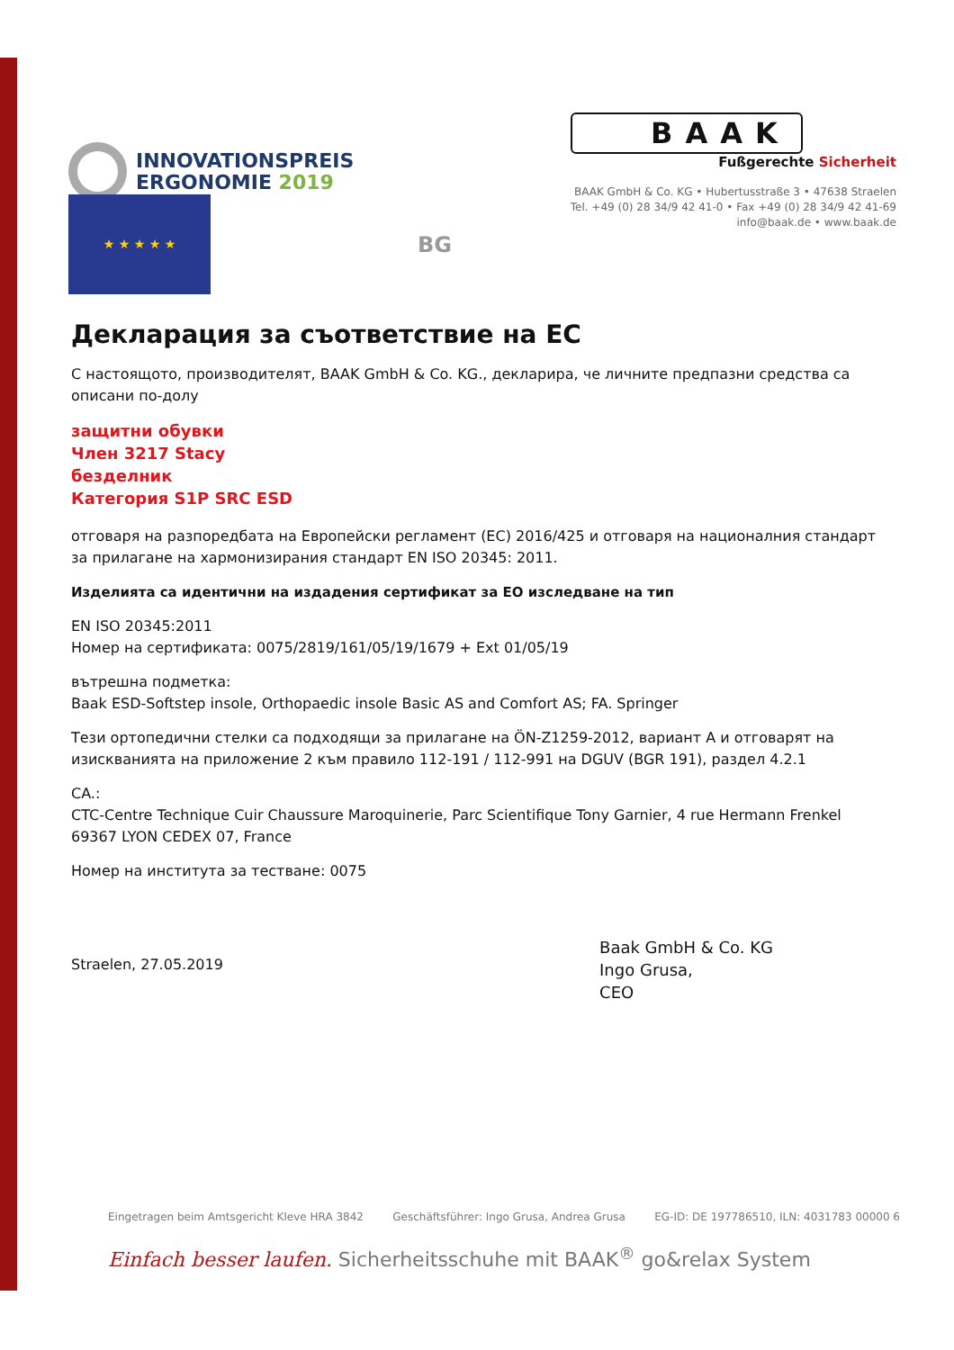INNOVATIONSPREIS
ERGONOMIE 2019
BAAK
Fußgerechte Sicherheit
BAAK GmbH & Co. KG • Hubertusstraße 3 • 47638 Straelen
Tel. +49 (0) 28 34/9 42 41-0 • Fax +49 (0) 28 34/9 42 41-69
info@baak.de • www.baak.de
★ ★ ★ ★ ★
BG
Декларация за съответствие на ЕС
С настоящото, производителят, BAAK GmbH & Co. KG., декларира, че личните предпазни средства са описани по-долу
защитни обувки
Член 3217 Stacy
безделник
Категория S1P SRC ESD
отговаря на разпоредбата на Европейски регламент (ЕС) 2016/425 и отговаря на националния стандарт за прилагане на хармонизирания стандарт EN ISO 20345: 2011.
Изделията са идентични на издадения сертификат за ЕО изследване на тип
EN ISO 20345:2011
Номер на сертификата: 0075/2819/161/05/19/1679 + Ext 01/05/19
вътрешна подметка:
Baak ESD-Softstep insole, Orthopaedic insole Basic AS and Comfort AS; FA. Springer
Тези ортопедични стелки са подходящи за прилагане на ÖN-Z1259-2012, вариант A и отговарят на изискванията на приложение 2 към правило 112-191 / 112-991 на DGUV (BGR 191), раздел 4.2.1
CA.:
CTC-Centre Technique Cuir Chaussure Maroquinerie, Parc Scientifique Tony Garnier, 4 rue Hermann Frenkel 69367 LYON CEDEX 07, France
Номер на института за тестване: 0075
Straelen, 27.05.2019
Baak GmbH & Co. KG
Ingo Grusa,
CEO
Eingetragen beim Amtsgericht Kleve HRA 3842 Geschäftsführer: Ingo Grusa, Andrea Grusa EG-ID: DE 197786510, ILN: 4031783 00000 6
Einfach besser laufen. Sicherheitsschuhe mit BAAK<sup>®</sup> go&relax System